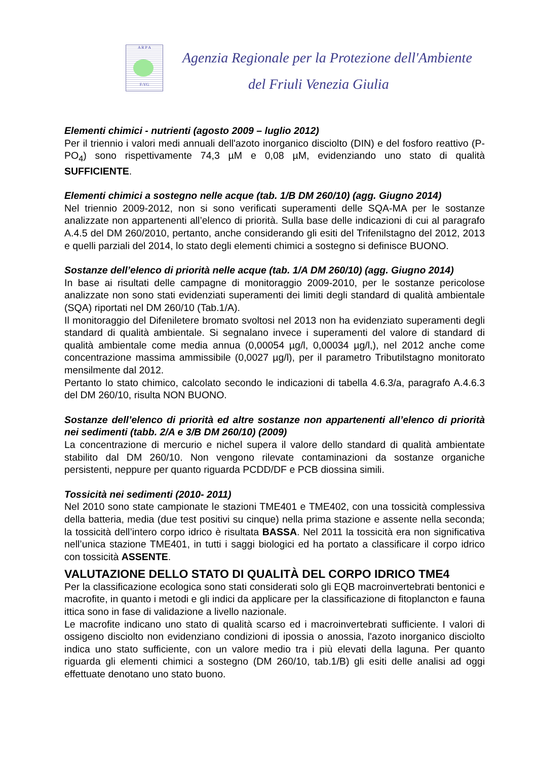A R P A
F-VG
Agenzia Regionale per la Protezione dell'Ambiente
del Friuli Venezia Giulia
Elementi chimici - nutrienti (agosto 2009 – luglio 2012)
Per il triennio i valori medi annuali dell'azoto inorganico disciolto (DIN) e del fosforo reattivo (P-PO<sub>4</sub>) sono rispettivamente 74,3 µM e 0,08 µM, evidenziando uno stato di qualità SUFFICIENTE.
Elementi chimici a sostegno nelle acque (tab. 1/B DM 260/10) (agg. Giugno 2014)
Nel triennio 2009-2012, non si sono verificati superamenti delle SQA-MA per le sostanze analizzate non appartenenti all’elenco di priorità. Sulla base delle indicazioni di cui al paragrafo A.4.5 del DM 260/2010, pertanto, anche considerando gli esiti del Trifenilstagno del 2012, 2013 e quelli parziali del 2014, lo stato degli elementi chimici a sostegno si definisce BUONO.
Sostanze dell’elenco di priorità nelle acque (tab. 1/A DM 260/10) (agg. Giugno 2014)
In base ai risultati delle campagne di monitoraggio 2009-2010, per le sostanze pericolose analizzate non sono stati evidenziati superamenti dei limiti degli standard di qualità ambientale (SQA) riportati nel DM 260/10 (Tab.1/A).
Il monitoraggio del Difeniletere bromato svoltosi nel 2013 non ha evidenziato superamenti degli standard di qualità ambientale. Si segnalano invece i superamenti del valore di standard di qualità ambientale come media annua (0,00054 µg/l, 0,00034 µg/l,), nel 2012 anche come concentrazione massima ammissibile (0,0027 µg/l), per il parametro Tributilstagno monitorato mensilmente dal 2012.
Pertanto lo stato chimico, calcolato secondo le indicazioni di tabella 4.6.3/a, paragrafo A.4.6.3 del DM 260/10, risulta NON BUONO.
Sostanze dell’elenco di priorità ed altre sostanze non appartenenti all’elenco di priorità nei sedimenti (tabb. 2/A e 3/B DM 260/10) (2009)
La concentrazione di mercurio e nichel supera il valore dello standard di qualità ambientate stabilito dal DM 260/10. Non vengono rilevate contaminazioni da sostanze organiche persistenti, neppure per quanto riguarda PCDD/DF e PCB diossina simili.
Tossicità nei sedimenti (2010- 2011)
Nel 2010 sono state campionate le stazioni TME401 e TME402, con una tossicità complessiva della batteria, media (due test positivi su cinque) nella prima stazione e assente nella seconda; la tossicità dell’intero corpo idrico è risultata BASSA. Nel 2011 la tossicità era non significativa nell’unica stazione TME401, in tutti i saggi biologici ed ha portato a classificare il corpo idrico con tossicità ASSENTE.
VALUTAZIONE DELLO STATO DI QUALITÀ DEL CORPO IDRICO TME4
Per la classificazione ecologica sono stati considerati solo gli EQB macroinvertebrati bentonici e macrofite, in quanto i metodi e gli indici da applicare per la classificazione di fitoplancton e fauna ittica sono in fase di validazione a livello nazionale.
Le macrofite indicano uno stato di qualità scarso ed i macroinvertebrati sufficiente. I valori di ossigeno disciolto non evidenziano condizioni di ipossia o anossia, l'azoto inorganico disciolto indica uno stato sufficiente, con un valore medio tra i più elevati della laguna. Per quanto riguarda gli elementi chimici a sostegno (DM 260/10, tab.1/B) gli esiti delle analisi ad oggi effettuate denotano uno stato buono.